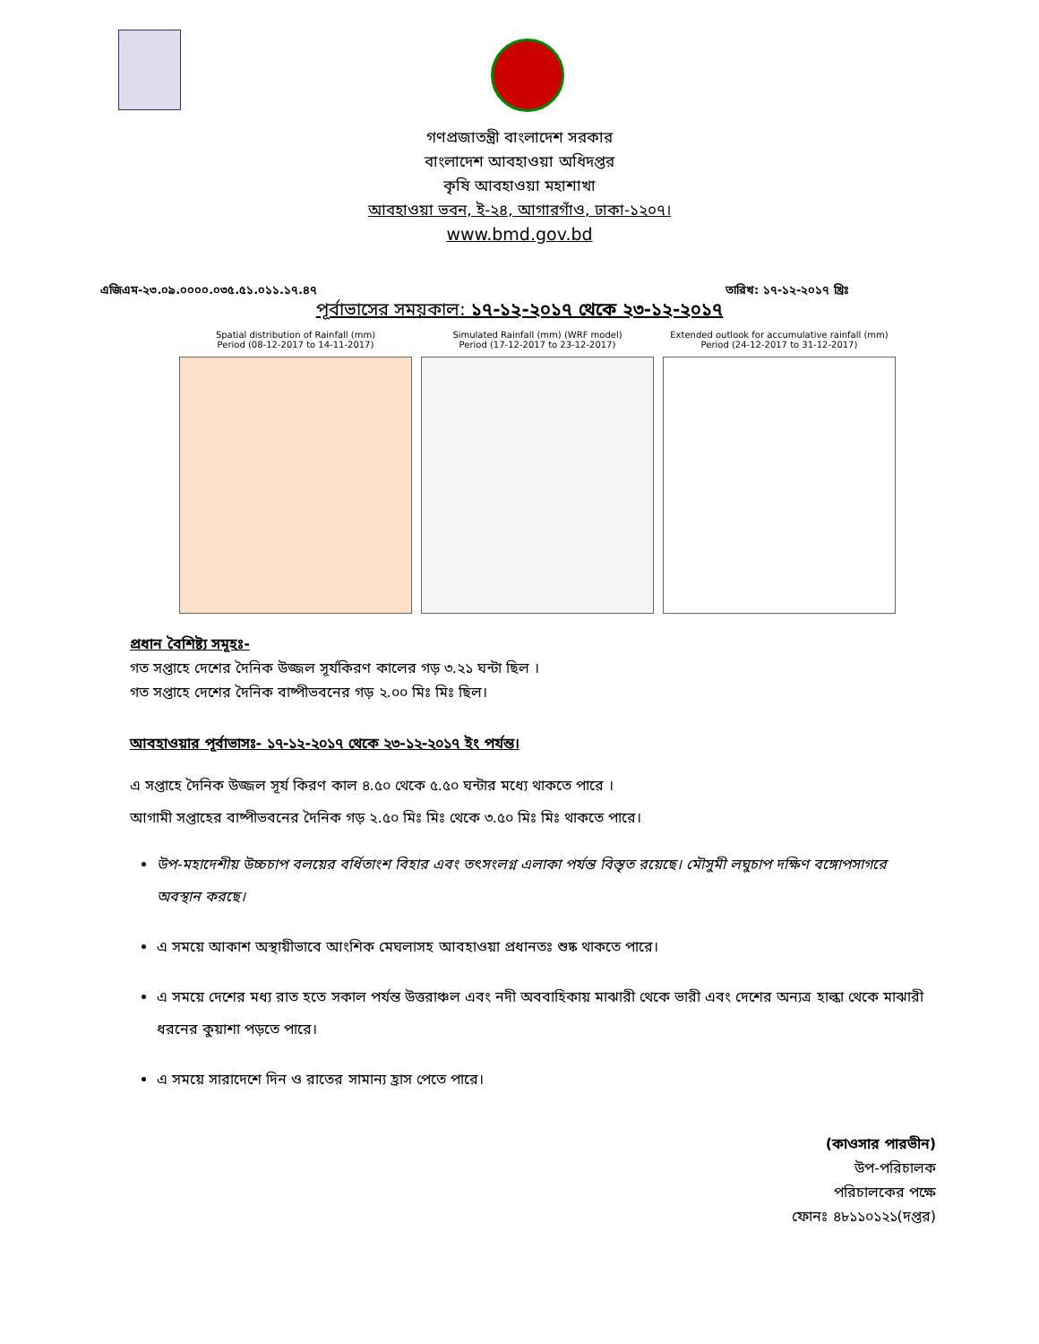গণপ্রজাতন্ত্রী বাংলাদেশ সরকার
বাংলাদেশ আবহাওয়া অধিদপ্তর
কৃষি আবহাওয়া মহাশাখা
আবহাওয়া ভবন, ই-২৪, আগারগাঁও, ঢাকা-১২০৭।
www.bmd.gov.bd
এজিএম-২৩.০৯.০০০০.০৩৫.৫১.০১১.১৭.৪৭ তারিখ: ১৭-১২-২০১৭ খ্রিঃ
পূর্বাভাসের সময়কাল: ১৭-১২-২০১৭ থেকে ২৩-১২-২০১৭
Spatial distribution of Rainfall (mm)
Period (08-12-2017 to 14-11-2017)
Simulated Rainfall (mm) (WRF model)
Period (17-12-2017 to 23-12-2017)
Extended outlook for accumulative rainfall (mm)
Period (24-12-2017 to 31-12-2017)
প্রধান বৈশিষ্ট্য সমূহঃ-
গত সপ্তাহে দেশের দৈনিক উজ্জল সূর্যকিরণ কালের গড় ৩.২১ ঘন্টা ছিল ।
গত সপ্তাহে দেশের দৈনিক বাষ্পীভবনের গড় ২.০০ মিঃ মিঃ ছিল।
আবহাওয়ার পূর্বাভাসঃ- ১৭-১২-২০১৭ থেকে ২৩-১২-২০১৭ ইং পর্যন্ত।
এ সপ্তাহে দৈনিক উজ্জল সূর্য কিরণ কাল ৪.৫০ থেকে ৫.৫০ ঘন্টার মধ্যে থাকতে পারে ।
আগামী সপ্তাহের বাষ্পীভবনের দৈনিক গড় ২.৫০ মিঃ মিঃ থেকে ৩.৫০ মিঃ মিঃ থাকতে পারে।
উপ-মহাদেশীয় উচ্চচাপ বলয়ের বর্ধিতাংশ বিহার এবং তৎসংলগ্ন এলাকা পর্যন্ত বিস্তৃত রয়েছে। মৌসুমী লঘুচাপ দক্ষিণ বঙ্গোপসাগরে অবস্থান করছে।
এ সময়ে আকাশ অস্থায়ীভাবে আংশিক মেঘলাসহ আবহাওয়া প্রধানতঃ শুষ্ক থাকতে পারে।
এ সময়ে দেশের মধ্য রাত হতে সকাল পর্যন্ত উত্তরাঞ্চল এবং নদী অববাহিকায় মাঝারী থেকে ভারী এবং দেশের অন্যত্র হাল্কা থেকে মাঝারী ধরনের কুয়াশা পড়তে পারে।
এ সময়ে সারাদেশে দিন ও রাতের সামান্য হ্রাস পেতে পারে।
(কাওসার পারভীন)
উপ-পরিচালক
পরিচালকের পক্ষে
ফোনঃ ৪৮১১০১২১(দপ্তর)